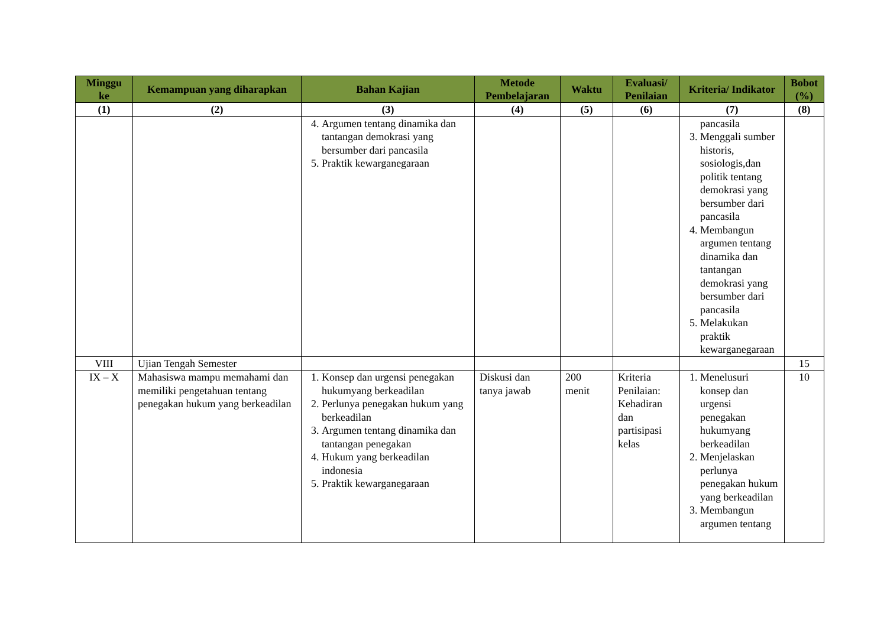| Minggu ke | Kemampuan yang diharapkan | Bahan Kajian | Metode Pembelajaran | Waktu | Evaluasi/ Penilaian | Kriteria/ Indikator | Bobot (%) |
| --- | --- | --- | --- | --- | --- | --- | --- |
| (1) | (2) | (3) | (4) | (5) | (6) | (7) | (8) |
| | | 4. Argumen tentang dinamika dan tantangan demokrasi yang bersumber dari pancasila 5. Praktik kewarganegaraan | | | | pancasila 3. Menggali sumber historis, sosiologis,dan politik tentang demokrasi yang bersumber dari pancasila 4. Membangun argumen tentang dinamika dan tantangan demokrasi yang bersumber dari pancasila 5. Melakukan praktik kewarganegaraan | |
| VIII | Ujian Tengah Semester | | | | | | 15 |
| IX – X | Mahasiswa mampu memahami dan memiliki pengetahuan tentang penegakan hukum yang berkeadilan | 1. Konsep dan urgensi penegakan hukumyang berkeadilan 2. Perlunya penegakan hukum yang berkeadilan 3. Argumen tentang dinamika dan tantangan penegakan 4. Hukum yang berkeadilan indonesia 5. Praktik kewarganegaraan | Diskusi dan tanya jawab | 200 menit | Kriteria Penilaian: Kehadiran dan partisipasi kelas | 1. Menelusuri konsep dan urgensi penegakan hukumyang berkeadilan 2. Menjelaskan perlunya penegakan hukum yang berkeadilan 3. Membangun argumen tentang | 10 |